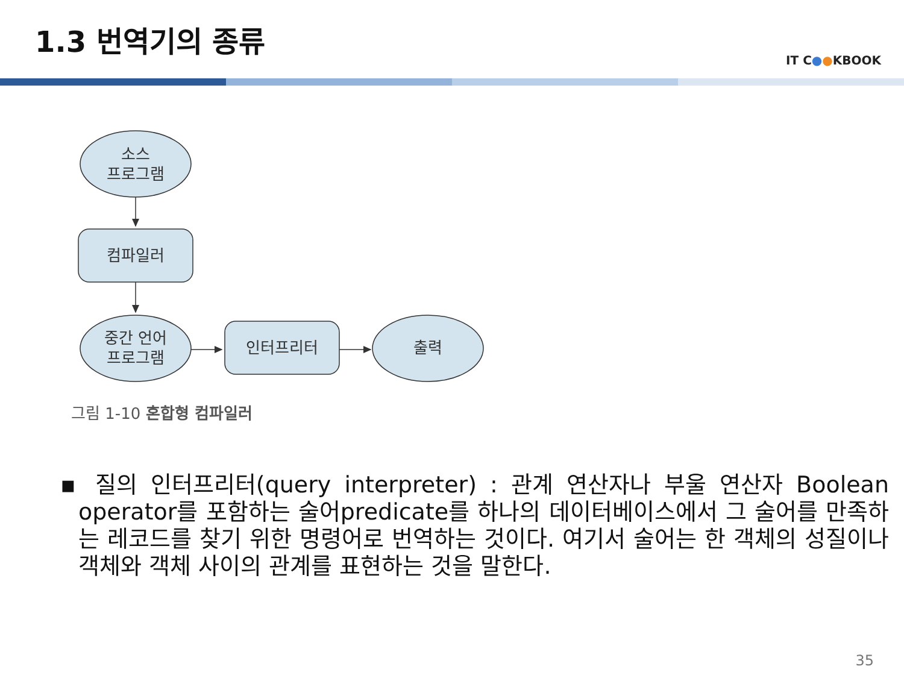1.3 번역기의 종류
IT C●●KBOOK
소스
프로그램
컴파일러
중간 언어
프로그램
인터프리터
출력
그림 1-10 혼합형 컴파일러
▪ 질의 인터프리터(query interpreter) : 관계 연산자나 부울 연산자 Boolean operator를 포함하는 술어predicate를 하나의 데이터베이스에서 그 술어를 만족하는 레코드를 찾기 위한 명령어로 번역하는 것이다. 여기서 술어는 한 객체의 성질이나 객체와 객체 사이의 관계를 표현하는 것을 말한다.
35